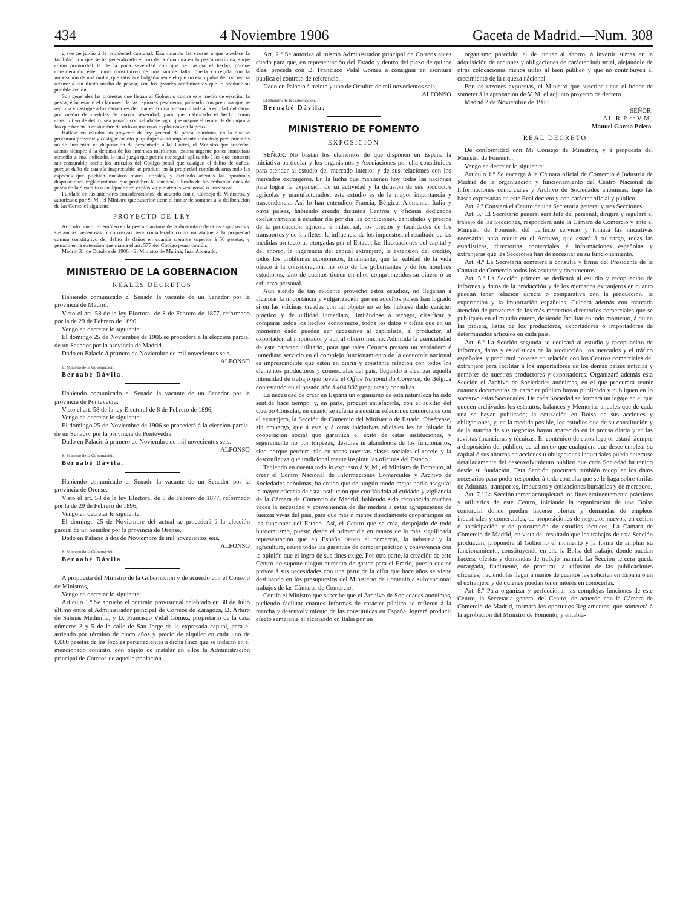434 4 Noviembre 1906 Gaceta de Madrid.—Num. 308
grave perjuicio á la propiedad comunal. Examinando las causas á que obedece la facilidad con que se ha generalizado el uso de la dinamita en la pesca marítima, surge como primordial la de la poca severidad con que se castiga el hecho, porque considerando éste como constitutivo de una simple falta, queda corregida con la imposición de una multa, que satisface holgadamente el que sin escrúpulos de conciencia recurre á tan ilícito medio de pescar, con los grandes rendimientos que le produce su punible acción.
Son generales las protestas que llegan al Gobierno contra este medio de ejercitar la pesca, é incesante el clamoreo de las regiones pesqueras, pidiendo con premura que se reprima y castigue á los dañadores del mar en forma proporcionada á la entidad del daño, por medio de medidas de mayor severidad, para que, calificado el hecho como constitutivo de delito, sea penado con saludable rigor que inspire el temor de delinquir á los que tienen la costumbre de utilizar materias explosivas en la pesca.
Hállase en estudio un proyecto de ley general de pesca marítima, en la que se procurará prevenir y castigar cuanto perjudique á tan importante industria; pero mientras no se encuentre en disposición de presentarlo á las Cortes, el Ministro que suscribe, atento siempre á la defensa de los intereses marítimos, estima urgente poner inmediato remedio al mal indicado, lo cual juzga que podría conseguir aplicando á los que cometen tan censurable hecho los artículos del Código penal que castigan el delito de daños, porque daño de cuantía inapreciable se produce en la propiedad común destruyendo las especies que pueblan nuestros mares litorales, y dictando además las oportunas disposiciones reglamentarias que prohiben la tenencia á bordo de las embarcaciones de pesca de la dinamita ó cualquier otro explosivo y materias venenosas ó corrosivas.
Fundado en las anteriores consideraciones; de acuerdo con el Consejo de Ministros, y autorizado por S. M., el Ministro que suscribe tiene el honor de someter á la deliberación de las Cortes el siguiente
PROYECTO DE LEY
Artículo único. El empleo en la pesca marítima de la dinamita ó de otros explosivos y sustancias venenosas ó corrosivas será considerado como un ataque á la propiedad común constitutivo del delito de daños en cuantía siempre superior á 50 pesetas, y penado en la extensión que marca el art. 577 del Código penal común.
Madrid 31 de Octubre de 1906.=El Ministro de Marina, Juan Alvarado.
MINISTERIO DE LA GOBERNACION
REALES DECRETOS
Habiendo comunicado el Senado la vacante de un Senador por la provincia de Madrid:
Visto el art. 58 de la ley Electoral de 8 de Febrero de 1877, reformado por la de 29 de Febrero de 1896,
Vengo en decretar lo siguiente:
El domingo 25 de Noviembre de 1906 se procederá á la elección parcial de un Senador por la provincia de Madrid.
Dado en Palacio á primero de Noviembre de mil novecientos seis.
ALFONSO
El Ministro de la Gobernación,
Bernabé Dávila.
Habiendo comunicado el Senado la vacante de un Senador por la provincia de Pontevedra:
Visto el art. 58 de la ley Electoral de 8 de Febrero de 1896,
Vengo en decretar lo siguiente:
El domingo 25 de Noviembre de 1906 se procederá á la elección parcial de un Senador por la provincia de Pontevedra.
Dado en Palacio á primero de Noviembre de mil novecientos seis.
ALFONSO
El Ministro de la Gobernación,
Bernabé Dávila.
Habiendo comunicado el Senado la vacante de un Senador por la provincia de Orense:
Visto el art. 58 de la ley Electoral de 8 de Febrero de 1877, reformado por la de 29 de Febrero de 1896,
Vengo en decretar lo siguiente:
El domingo 25 de Noviembre del actual se procederá á la elección parcial de un Senador por la provincia de Orense.
Dado en Palacio á dos de Noviembre de mil novecientos seis.
ALFONSO
El Ministro de la Gobernación,
Bernabé Dávila.
A propuesta del Ministro de la Gobernación y de acuerdo con el Consejo de Ministros,
Vengo en decretar lo siguiente:
Artículo 1.º Se aprueba el contrato provisional celebrado en 30 de Julio último entre el Administrador principal de Correos de Zaragoza, D. Arturo de Salinas Medinilla, y D. Francisco Vidal Gómez, propietario de la casa números 3 y 5 de la calle de San Jorge de la expresada capital, para el arriendo por término de cinco años y precio de alquiler en cada uno de 6.060 pesetas de los locales pertenecientes á dicha finca que se indican en el mencionado contrato, con objeto de instalar en ellos la Administración principal de Correos de aquella población.
Art. 2.º Se autoriza al mismo Administrador principal de Correos antes citado para que, en representación del Estado y dentro del plazo de quince días, proceda con D. Francisco Vidal Gómez á consignar en escritura pública el contrato de referencia.
Dado en Palacio á treinta y uno de Octubre de mil novecientos seis.
ALFONSO
El Ministro de la Gobernación,
Bernabé Dávila.
MINISTERIO DE FOMENTO
EXPOSICION
SEÑOR: No bastan los elementos de que disponen en España la iniciativa particular y los organismos y Asociaciones por ella constituídos para atender al estudio del mercado interior y de sus relaciones con los mercados extranjeros. En la lucha que mantienen hoy todas las naciones para lograr la expansión de su actividad y la difusión de sus productos agrícolas y manufacturados, este estudio es de la mayor importancia y trascendencia. Así lo han entendido Francia, Bélgica, Alemania, Italia y otros países, habiendo creado distintos Centros y oficinas dedicados exclusivamente á estudiar día por día las condiciones, cantidades y precios de la producción agrícola é industrial, los precios y facilidades de los transportes y de los fletes, la influencia de los impuestos, el resultado de las medidas protectoras otorgadas por el Estado, las fluctuaciones del capital y del ahorro, la ingerencia del capital extranjero, la extensión del crédito, todos los problemas económicos, finalmente, que la realidad de la vida ofrece á la consideración, no sólo de los gobernantes y de los hombres estudiosos, sino de cuantos tienen en ellos comprometidos su dinero ó su esfuerzo personal.
Aun siendo de tan evidente provecho estos estudios, no llegarían á alcanzar la importancia y vulgarización que en aquellos países han logrado si en las oficinas creadas con tal objeto no se les hubiese dado carácter práctico y de utilidad inmediata, limitándose á recoger, clasificar y comparar todos los hechos económicos, todos los datos y cifras que en un momento dado pueden ser necesarios al capitalista, al productor, al exportador, al importador y aun al obrero mismo. Admitida la esencialidad de este carácter utilitario, para que tales Centros presten un verdadero é inmediato servicio en el complejo funcionamiento de la economía nacional es imprescindible que estén en diaria y constante relación con todos los elementos productores y comerciales del país, llegando á alcanzar aquella intensidad de trabajo que revela el Office National du Comerce, de Bélgica contestando en el pasado año á 404.802 preguntas y consultas.
La necesidad de crear en España un organismo de esta naturaleza ha sido sentida hace tiempo, y, en parte, procuró satisfacerla, con el auxilio del Cuerpo Consular, en cuanto se refería á nuestras relaciones comerciales con el extranjero, la Sección de Comercio del Ministerio de Estado. Obsérvase, sin embargo, que á esta y á otras iniciativas oficiales les ha faltado la cooperación social que garantiza el éxito de estas instituciones, y seguramente no por torpezas, desidias ni abandonos de los funcionarios, sino porque perdura aún en todas nuestras clases sociales el recelo y la desconfianza que tradicional mente inspiran las oficinas del Estado.
Teniendo en cuenta todo lo expuesto á V. M., el Ministro de Fomento, al crear el Centro Nacional de Informaciones Comerciales y Archivo de Sociedades anónimas, ha creído que de ningún modo mejor podía asegurar la mayor eficacia de esta institución que confiándola al cuidado y vigilancia de la Cámara de Comercio de Madrid, habiendo sido reconocida muchas veces la necesidad y conveniencia de dar medios á estas agrupaciones de fuerzas vivas del país, para que más ó menos directamente cooparticipen en las funciones del Estado. Así, el Centro que se crea, despojado de todo burocratismo, puesto desde el primer día en manos de la más significada representación que en España tienen el comercio, la industria y la agricultura, reune todas las garantías de carácter práctico y convivencia con la opinión que el logro de sus fines exige. Por otra parte, la creación de este Centro no supone ningún aumento de gastos para el Erario, puesto que se provee á sus necesidades con una parte de la cifra que hace años se viene destinando en los presupuestos del Ministerio de Fomento á subvencionar trabajos de las Cámaras de Comercio.
Confía el Ministro que suscribe que el Archivo de Sociedades anónimas, pudiendo facilitar cuantos informes de carácter público se refieren á la marcha y desenvolvimiento de las constituídas en España, logrará producir efecto semejante al alcanzado en Italia por un
organismo parecido: el de incitar al ahorro, á invertir sumas en la adquisición de acciones y obligaciones de carácter industrial, alejándolo de otras colocaciones menos útiles al bien público y que no contribuyen al crecimiento de la riqueza nácional.
Por las razones expuestas, el Ministro que suscribe tiene el honor de someter á la aprobación de V. M. el adjunto proyecto de decreto.
Madrid 2 de Noviembre de 1906.
SEÑOR:
A L. R. P. de V. M.,
Manuel García Prieto.
REAL DECRETO
De conformidad con Mi Consejo de Ministros, y á propuesta del Ministro de Fomento,
Vengo en decretar lo siguiente:
Artículo 1.º Se encarga á la Cámara oficial de Comercio é Industria de Madrid de la organización y funcionamiento del Centro Nacional de Informaciones comerciales y Archivo de Sociedades anónimas, bajo las bases expresadas en este Real decreto y con carácter oficial y público.
Art. 2.º Constará el Centro de una Secretaría general y tres Secciones.
Art. 3.º El Secretario general será Jefe del personal, dirigirá y regulará el trabajo de las Secciones, responderá ante la Cámara de Comercio y ante el Ministro de Fomento del perfecto servicio y tomará las iniciativas necesarias para reunir en el Archivo, que estará á su cargo, todas las estadísticas, directorios comerciales é informaciones españolas y extranjeras que las Secciones han de necesitar en su funcionamiento.
Art. 4.º La Secretaría someterá á consulta y firma del Presidente de la Cámara de Comercio todos los asuntos y documentos.
Art. 5.º La Sección primera se dedicará al estudio y recopilación de informes y datos de la producción y de los mercados extranjeros en cuanto puedan tener relación directa ó comparativa con la producción, la exportación y la importación españolas. Cuidará además con marcada atención de proveerse de los más modernos directorios comerciales que se publiquen en el mundo entero, debiendo facilitar en todo momento, á quien las pidiera, listas de los productores, exportadores ó importadores de determinados artículos en cada país.
Art. 6.º La Sección segunda se dedicará al estudio y recopilación de informes, datos y estadísticas de la producción, los mercados y el tráfico españoles, y procurará ponerse en relación con los Centros comerciales del extranjero para facilitar á los importadores de los demás países noticias y nombres de nuestros productores y exportadores. Organizará además esta Sección el Archivo de Sociedades anónimas, en el que procurará reunir cuantos documentos de carácter público hayan publicado y publiquen en lo sucesivo estas Sociedades. De cada Sociedad se formará un legajo en el que queden archivados los estatutos, balances y Memorias anuales que de cada una se hayan publicado; la cotización en Bolsa de sus acciones y obligaciones, y, en la medida posible, los estudios que de su constitución y de la marcha de sus negocios hayan aparecido en la prensa diaria y en las revistas financieras y técnicas. El contenido de estos legajos estará siempre á disposición del público, de tal modo que cualquiera que desee emplear su capital ó sus ahorros en acciones ú obligaciones industriales pueda enterarse detalladamente del desenvolvimiento público que cada Sociedad ha tenido desde su fundación. Esta Sección procurará también recopilar los datos necesarios para poder responder á toda consulta que se le haga sobre tarifas de Aduanas, transportes, impuestos y cotizaciones bursátiles y de mercados.
Art. 7.º La Sección tercer acompletará los fines eminentemente prácticos y utilitarios de este Centro, iniciando la organización de una Bolsa comercial donde puedan hacerse ofertas y demandas de empleos industriales y comerciales, de proposiciones de negocios nuevos, en cesion ó participación y de procuración de estudios técnicos. La Cámara de Comercio de Madrid, en vista del resultado que los trabajos de esta Sección produzcan, propondrá al Gobierno el momento y la forma de ampliar su funcionamiento, constituyendo en ella la Bolsa del trabajo, donde puedan hacerse ofertas y demandas de trabajo manual. La Sección tercera queda encargada, finalmente, de procurar la difusión de las publicaciones oficiales, haciéndolas llegar á manos de cuantos las soliciten en España ó en el extranjero y de quienes puedan tener interés en conocerlas.
Art. 8.º Para organizar y perfeccionar las complejas funciones de este Centro, la Secretaría general del Centro, de acuerdo con la Cámara de Comercio de Madrid, formará los oportunos Reglamentos, que someterá á la aprobación del Ministro de Fomento, y entabla-